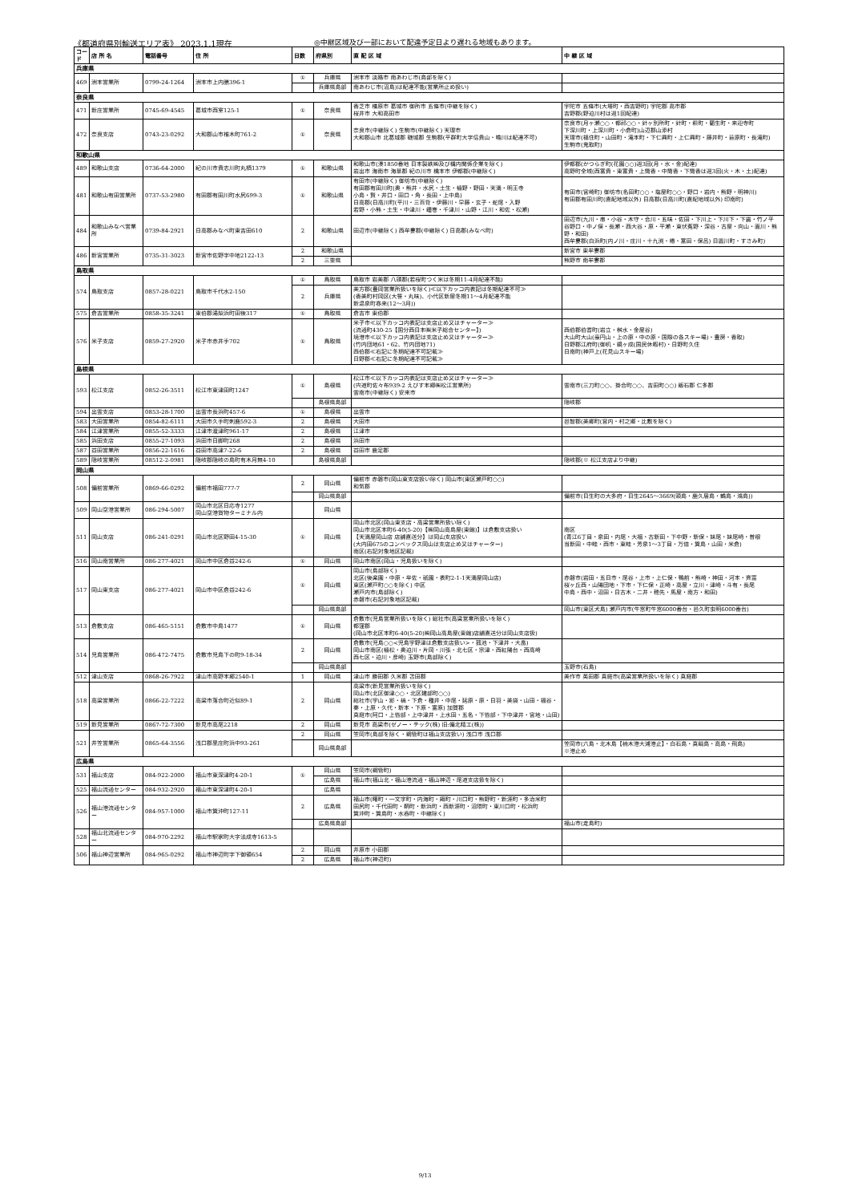《都道府県別輸送エリア表》 2023.1.1現在 ◎中継区域及び一部において配達予定日より遅れる地域もあります。
| コード | 店 所 名 | 電話番号 | 住 所 | 日数 | 府県別 | 直 配 区 域 | 中 継 区 域 |
| --- | --- | --- | --- | --- | --- | --- | --- |
| 兵庫県 | | | | | | | |
| 469 | 洲本営業所 | 0799-24-1264 | 洲本市上内膳396-1 | ① | 兵庫県 | 洲本市 淡路市 南あわじ市(島部を除く) | |
| | | | | | 兵庫県島部 | 南あわじ市(沼島)は配達不能(営業所止め扱い) | |
| 奈良県 | | | | | | | |
| 471 | 新庄営業所 | 0745-69-4545 | 葛城市西室125-1 | ① | 奈良県 | 香芝市 橿原市 葛城市 御所市 五條市(中継を除く) 桜井市 大和高田市 | 宇陀市 五條市(大塔町・西吉野町) 宇陀郡 高市郡 吉野郡(野迫川村は週1回配達) |
| 472 | 奈良支店 | 0743-23-0292 | 大和郡山市椎木町761-2 | ① | 奈良県 | 奈良市(中継除く) 生駒市(中継除く) 天理市 大和郡山市 北葛城郡 磯城郡 生駒郡(平群町大字信貴山・鳴川は配達不可) | 奈良市(月ヶ瀬○○・都祁○○・針ヶ別所町・針町・萩町・藺生町・来迎寺町 下深川町・上深川町・小倉町)山辺郡山添村 天理市(福住町・山田町・滝本町・下仁興町・上仁興町・藤井町・苣原町・長滝町) 生駒市(鬼取町) |
| 和歌山県 | | | | | | | |
| 489 | 和歌山支店 | 0736-64-2000 | 紀の川市貴志川町丸栖1379 | ① | 和歌山県 | 和歌山市(湊1850番地 日本製鉄㈱及び構内関係企業を除く) 岩出市 海南市 海草郡 紀の川市 橋本市 伊都郡(中継除く) | 伊都郡(かつらぎ町(花園○○)週3回(月・水・金)配達) 高野町全域(西富貴・東富貴・上筒香・中筒香・下筒香は週3回(火・木・土)配達) |
| 481 | 和歌山有田営業所 | 0737-53-2980 | 有田郡有田川町水尻699-3 | ① | 和歌山県 | 有田市(中継除く) 御坊市(中継除く) 有田郡有田川町(奥・熊井・水尻・土生・植野・野田・天満・明王寺 小島・賢・井口・田口・角・長田・上中島) 日高郡(日高川町(平川・三百背・伊藤川・早藤・玄子・蛇尾・入野 若野・小熊・土生・中津川・鐘巻・千津川・山野・江川・和佐・松瀬) | 有田市(宮崎町) 御坊市(名田町○○・塩屋町○○・野口・岩内・熊野・明神川) 有田郡有田川町(直配地域以外) 日高郡(日高川町(直配地域以外) 印南町) |
| 484 | 和歌山みなべ営業所 | 0739-84-2921 | 日高郡みなべ町東吉田610 | 2 | 和歌山県 | 田辺市(中継除く) 西牟婁郡(中継除く) 日高郡(みなべ町) | 田辺市(九川・串・小谷・木守・合川・五味・佐田・下川上・下川下・下露・竹ノ平 谷野口・中ノ俣・長瀬・西大谷・原・平瀬・東伏菟野・深谷・古屋・向山・面川・熊野・和田) 西牟婁郡(白浜町(内ノ川・庄川・十九渕・椿・富田・保呂) 日置川町・すさみ町) |
| 486 | 新宮営業所 | 0735-31-3023 | 新宮市佐野字中地2122-13 | 2 | 和歌山県 | | 新宮市 東牟婁郡 |
| | | | | 2 | 三重県 | | 熊野市 南牟婁郡 |
| 鳥取県 | | | | | | | |
| 574 | 鳥取支店 | 0857-28-0221 | 鳥取市千代水2-150 | ① | 鳥取県 | 鳥取市 岩美郡 八頭郡(若桜町つく米は冬期11-4月配達不能) | |
| | | | | 2 | 兵庫県 | 美方郡(豊岡営業所扱いを除く)≪以下カッコ内表記は冬期配達不可≫ (香美町村岡区(大笹・丸味)、小代区新屋冬期11～4月配達不能 新温泉町春来(12～3月)) | |
| 575 | 倉吉営業所 | 0858-35-3241 | 東伯郡湯梨浜町田後317 | ① | 鳥取県 | 倉吉市 東伯郡 | |
| 576 | 米子支店 | 0859-27-2920 | 米子市赤井手702 | ① | 鳥取県 | 米子市≪以下カッコ内表記は支店止め又はチャーター≫ (流通町430-25【国分西日本㈱米子総合センター】) 境港市≪以下カッコ内表記は支店止め又はチャーター≫ (竹内団地61・62、竹内団地71) 西伯郡≪右記に冬期配達不可記載≫ 日野郡≪右記に冬期配達不可記載≫ | 西伯郡伯耆町(岩立・桝水・金屋谷) 大山町大山(豪円山・上の原・中の原・国際の各スキー場)・豊房・香取) 日野郡江府町(御机・鏡ヶ成(国民休暇村)・日野町久住 日南町(神戸上(花見山スキー場) |
| 島根県 | | | | | | | |
| 593 | 松江支店 | 0852-26-3511 | 松江市東津田町1247 | ① | 島根県 | 松江市≪以下カッコ内表記は支店止め又はチャーター≫ (宍道町佐々布939-2 えびす本郷㈱松江営業所) 雲南市(中継除く) 安来市 | 雲南市(三刀町○○、掛合町○○、吉田町○○) 飯石郡 仁多郡 |
| | | | | | 島根県島部 | | 隠岐郡 |
| 594 | 出雲支店 | 0853-28-1700 | 出雲市長浜町457-6 | ① | 島根県 | 出雲市 | |
| 583 | 大田営業所 | 0854-82-6111 | 大田市久手町刺鹿592-3 | 2 | 島根県 | 大田市 | 邑智郡(美郷町(宮内・村之郷・比敷を除く) |
| 584 | 江津営業所 | 0855-52-3333 | 江津市渡津町961-17 | 2 | 島根県 | 江津市 | |
| 585 | 浜田支店 | 0855-27-1093 | 浜田市日脚町268 | 2 | 島根県 | 浜田市 | |
| 587 | 益田営業所 | 0856-22-1616 | 益田市高津7-22-6 | 2 | 島根県 | 益田市 鹿足郡 | |
| 589 | 隠岐営業所 | 08512-2-0981 | 隠岐郡隠岐の島町有木月無4-10 | | 島根県島部 | | 隠岐郡(※ 松江支店より中継) |
| 岡山県 | | | | | | | |
| 508 | 備前営業所 | 0869-66-0292 | 備前市福田777-7 | 2 | 岡山県 | 備前市 赤磐市(岡山東支店扱い除く) 岡山市(東区瀬戸町○○) 和気郡 | |
| | | | | | 岡山県島部 | | 備前市(日生町の大多府・日生2645～3669(頭島・鹿久居島・鶴島・鴻島)) |
| 509 | 岡山空港営業所 | 086-294-5007 | 岡山市北区日応寺1277 岡山空港貨物ターミナル内 | | 岡山県 | | |
| 511 | 岡山支店 | 086-241-0291 | 岡山市北区野田4-15-30 | ① | 岡山県 | 岡山市北区(岡山東支店・高梁営業所扱い除く) 岡山市北区本町6-40(5-20)【㈱岡山高島屋(東館)】は倉敷支店扱い 【天満屋岡山店 店舗直送分】は岡山支店扱い (大内田675のコンベックス岡山は支店止め又はチャーター) 南区(右記対象地区記載) | 南区 (青江6丁目・泉田・内尾・大福・古新田・下中野・新保・妹尾・妹尾崎・曽根 当新田・中畦・西市・東畦・芳泉1～3丁目・万倍・箕島・山田・米倉) |
| 516 | 岡山南営業所 | 086-277-4021 | 岡山市中区倉益242-6 | ① | 岡山県 | 岡山市南区(岡山・児島扱いを除く) | |
| 517 | 岡山東支店 | 086-277-4021 | 岡山市中区倉益242-6 | ① | 岡山県 | 岡山市(島部除く) 北区(後楽園・中原・牟佐・祇園・表町2-1-1天満屋岡山店) 東区(瀬戸町○○を除く) 中区 瀬戸内市(島部除く) 赤磐市(右記対象地区記載) | 赤磐市(岩田・五日市・尾谷・上市・上仁保・鴨前・熊崎・神田・河本・斉冨 桜ヶ丘西・山陽団地・下市・下仁保・正崎・高屋・立川・津崎・斗有・長尾 中島・西中・沼田・日古木・二井・穂先・馬屋・南方・和田) |
| | | | | | 岡山県島部 | | 岡山市(東区犬島) 瀬戸内市(牛窓町牛窓6000番台・邑久町虫明6000番台) |
| 513 | 倉敷支店 | 086-465-5151 | 倉敷市中島1477 | ① | 岡山県 | 倉敷市(児島営業所扱いを除く) 総社市(高梁営業所扱いを除く) 都窪郡 (岡山市北区本町6-40(5-20)㈱岡山高島屋(東館)店舗直送分は岡山支店扱) | |
| 514 | 児島営業所 | 086-472-7475 | 倉敷市児島下の町9-18-34 | 2 | 岡山県 | 倉敷市(児島○○<児島宇野津は倉敷支店扱い>・菰池・下津井・大畠) 岡山市南区(植松・奥迫川・片岡・川張・北七区・宗津・西紅陽台・西高崎 西七区・迫川・彦崎) 玉野市(島部除く) | |
| | | | | | 岡山県島部 | | 玉野市(石島) |
| 512 | 津山支店 | 0868-26-7922 | 津山市高野本郷2540-1 | 1 | 岡山県 | 津山市 勝田郡 久米郡 苫田郡 | 美作市 英田郡 真庭市(高梁営業所扱いを除く) 真庭郡 |
| 518 | 高梁営業所 | 0866-22-7222 | 高梁市落合町近似89-1 | 2 | 岡山県 | 高梁市(新見営業所扱いを除く) 岡山市(北区御津○○・北区建部町○○) 総社市(宇山・影・槁・下倉・種井・中尾・延原・原・日羽・美袋・山田・福谷・ 秦・上原・久代・新本・下原・富原) 加賀郡 真庭市(阿口・上呰部・上中津井・上水田・五名・下呰部・下中津井・宮地・山田) | |
| 519 | 新見営業所 | 0867-72-7300 | 新見市高尾2218 | 2 | 岡山県 | 新見市 高梁市(ゼノー・テック(株) 旧:備北精工(株)) | |
| 521 | 井笠営業所 | 0865-64-3556 | 浅口郡里庄町浜中93-261 | 2 | 岡山県 | 笠岡市(島部を除く・鋼管町は福山支店扱い) 浅口市 浅口郡 | |
| | | | | | 岡山県島部 | | 笠岡市(六島・北木島【楠木港大浦港止】・白石島・真鍋島・高島・飛島) ※港止め |
| 広島県 | | | | | | | |
| 531 | 福山支店 | 084-922-2000 | 福山市東深津町4-20-1 | ① | 岡山県 | 笠岡市(鋼管町) | |
| | | | | | 広島県 | 福山市(福山北・福山港流通・福山神辺・尾道支店扱を除く) | |
| 525 | 福山流通センター | 084-932-2920 | 福山市東深津町4-20-1 | | 広島県 | | |
| 526 | 福山港流通センター | 084-957-1000 | 福山市箕沖町127-11 | 2 | 広島県 | 福山市(曙町・一文字町・内海町・餌町・川口町・熊野町・新涯町・多治米町 田尻町・千代田町・鞆町・新浜町・西新涯町・沼隈町・東川口町・松浜町 箕沖町・箕島町・水呑町・中継除く) | |
| | | | | | 広島県島部 | | 福山市(走島町) |
| 528 | 福山北流通センター | 084-970-2292 | 福山市駅家町大字法成寺1613-5 | | | | |
| 506 | 福山神辺営業所 | 084-965-0292 | 福山市神辺町字下御領654 | 2 | 岡山県 | 井原市 小田郡 | |
| | | | | 2 | 広島県 | 福山市(神辺町) | |
9/13